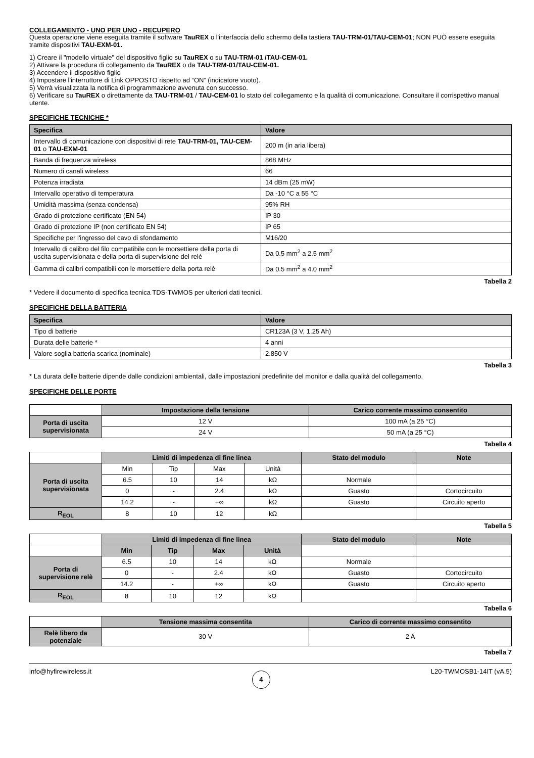COLLEGAMENTO - UNO PER UNO - RECUPERO
Questa operazione viene eseguita tramite il software TauREX o l'interfaccia dello schermo della tastiera TAU-TRM-01/TAU-CEM-01; NON PUÒ essere eseguita tramite dispositivi TAU-EXM-01.
1) Creare il "modello virtuale" del dispositivo figlio su TauREX o su TAU-TRM-01 /TAU-CEM-01.
2) Attivare la procedura di collegamento da TauREX o da TAU-TRM-01/TAU-CEM-01.
3) Accendere il dispositivo figlio
4) Impostare l'interruttore di Link OPPOSTO rispetto ad “ON” (indicatore vuoto).
5) Verrà visualizzata la notifica di programmazione avvenuta con successo.
6) Verificare su TauREX o direttamente da TAU-TRM-01 / TAU-CEM-01 lo stato del collegamento e la qualità di comunicazione. Consultare il corrispettivo manual utente.
SPECIFICHE TECNICHE *
| Specifica | Valore |
| --- | --- |
| Intervallo di comunicazione con dispositivi di rete TAU-TRM-01, TAU-CEM-01 o TAU-EXM-01 | 200 m (in aria libera) |
| Banda di frequenza wireless | 868 MHz |
| Numero di canali wireless | 66 |
| Potenza irradiata | 14 dBm (25 mW) |
| Intervallo operativo di temperatura | Da -10 °C a 55 °C |
| Umidità massima (senza condensa) | 95% RH |
| Grado di protezione certificato (EN 54) | IP 30 |
| Grado di protezione IP (non certificato EN 54) | IP 65 |
| Specifiche per l'ingresso del cavo di sfondamento | M16/20 |
| Intervallo di calibro del filo compatibile con le morsettiere della porta di uscita supervisionata e della porta di supervisione del relè | Da 0.5 mm<sup>2</sup> a 2.5 mm<sup>2</sup> |
| Gamma di calibri compatibili con le morsettiere della porta relè | Da 0.5 mm<sup>2</sup> a 4.0 mm<sup>2</sup> |
Tabella 2
* Vedere il documento di specifica tecnica TDS-TWMOS per ulteriori dati tecnici.
SPECIFICHE DELLA BATTERIA
| Specifica | Valore |
| --- | --- |
| Tipo di batterie | CR123A (3 V, 1.25 Ah) |
| Durata delle batterie * | 4 anni |
| Valore soglia batteria scarica (nominale) | 2.850 V |
Tabella 3
* La durata delle batterie dipende dalle condizioni ambientali, dalle impostazioni predefinite del monitor e dalla qualità del collegamento.
SPECIFICHE DELLE PORTE
| | Impostazione della tensione | Carico corrente massimo consentito |
| Porta di uscita supervisionata | 12 V | 100 mA (a 25 °C) |
| | 24 V | 50 mA (a 25 °C) |
Tabella 4
| | Limiti di impedenza di fine linea | | | | Stato del modulo | Note |
| Porta di uscita supervisionata | Min | Tip | Max | Unità | | |
| | 6.5 | 10 | 14 | kΩ | Normale | |
| | 0 | - | 2.4 | kΩ | Guasto | Cortocircuito |
| | 14.2 | - | +∞ | kΩ | Guasto | Circuito aperto |
| R<sub>EOL</sub> | 8 | 10 | 12 | kΩ | | |
Tabella 5
| | Limiti di impedenza di fine linea | | | | Stato del modulo | Note |
| | Min | Tip | Max | Unità | | |
| Porta di supervisione relè | 6.5 | 10 | 14 | kΩ | Normale | |
| | 0 | - | 2.4 | kΩ | Guasto | Cortocircuito |
| | 14.2 | - | +∞ | kΩ | Guasto | Circuito aperto |
| R<sub>EOL</sub> | 8 | 10 | 12 | kΩ | | |
Tabella 6
| | Tensione massima consentita | Carico di corrente massimo consentito |
| Relè libero da potenziale | 30 V | 2 A |
Tabella 7
info@hyfirewireless.it
4
L20-TWMOSB1-14IT (vA.5)